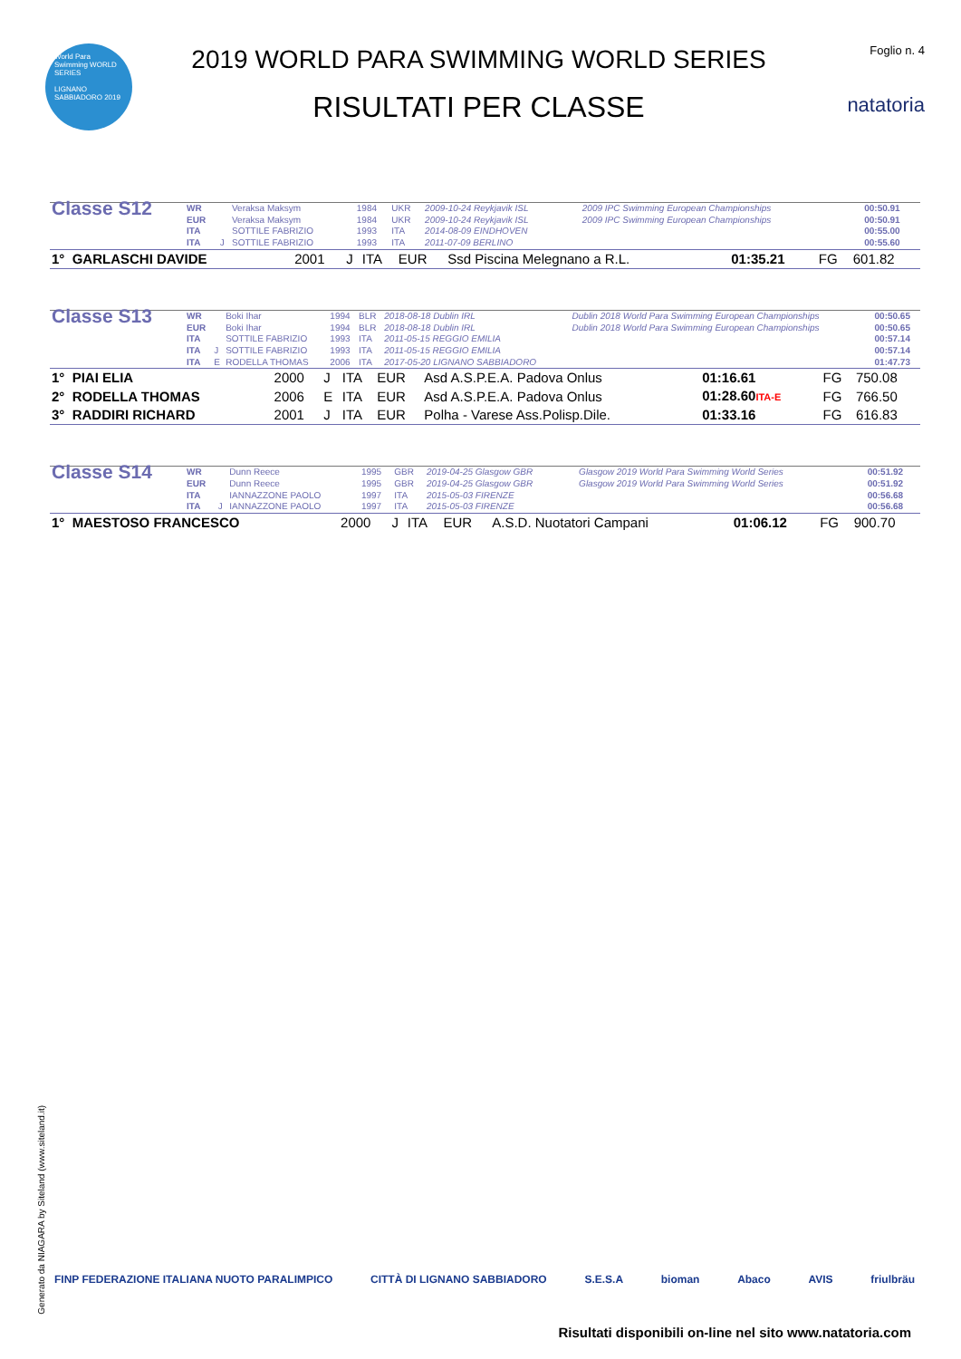World Para Swimming WORLD SERIES
LIGNANO SABBIADORO 2019
2019 WORLD PARA SWIMMING WORLD SERIES
RISULTATI PER CLASSE
Foglio n. 4
natatoria
| Classe S12 | WR | | Veraksa Maksym | 1984 | UKR | 2009-10-24 Reykjavik ISL | 2009 IPC Swimming European Championships | 00:50.91 |
| | EUR | | Veraksa Maksym | 1984 | UKR | 2009-10-24 Reykjavik ISL | 2009 IPC Swimming European Championships | 00:50.91 |
| | ITA | | SOTTILE FABRIZIO | 1993 | ITA | 2014-08-09 EINDHOVEN | | 00:55.00 |
| | ITA | J | SOTTILE FABRIZIO | 1993 | ITA | 2011-07-09 BERLINO | | 00:55.60 |
| 1° GARLASCHI DAVIDE | 2001 | J | ITA | EUR | Ssd Piscina Melegnano a R.L. | 01:35.21 | FG | 601.82 |
| Classe S13 | WR | | Boki Ihar | 1994 | BLR | 2018-08-18 Dublin IRL | Dublin 2018 World Para Swimming European Championships | 00:50.65 |
| | EUR | | Boki Ihar | 1994 | BLR | 2018-08-18 Dublin IRL | Dublin 2018 World Para Swimming European Championships | 00:50.65 |
| | ITA | | SOTTILE FABRIZIO | 1993 | ITA | 2011-05-15 REGGIO EMILIA | | 00:57.14 |
| | ITA | J | SOTTILE FABRIZIO | 1993 | ITA | 2011-05-15 REGGIO EMILIA | | 00:57.14 |
| | ITA | E | RODELLA THOMAS | 2006 | ITA | 2017-05-20 LIGNANO SABBIADORO | | 01:47.73 |
| 1° PIAI ELIA | 2000 | J | ITA | EUR | Asd A.S.P.E.A. Padova Onlus | 01:16.61 | FG | 750.08 |
| 2° RODELLA THOMAS | 2006 | E | ITA | EUR | Asd A.S.P.E.A. Padova Onlus | 01:28.60 ITA-E | FG | 766.50 |
| 3° RADDIRI RICHARD | 2001 | J | ITA | EUR | Polha - Varese Ass.Polisp.Dile. | 01:33.16 | FG | 616.83 |
| Classe S14 | WR | | Dunn Reece | 1995 | GBR | 2019-04-25 Glasgow GBR | Glasgow 2019 World Para Swimming World Series | 00:51.92 |
| | EUR | | Dunn Reece | 1995 | GBR | 2019-04-25 Glasgow GBR | Glasgow 2019 World Para Swimming World Series | 00:51.92 |
| | ITA | | IANNAZZONE PAOLO | 1997 | ITA | 2015-05-03 FIRENZE | | 00:56.68 |
| | ITA | J | IANNAZZONE PAOLO | 1997 | ITA | 2015-05-03 FIRENZE | | 00:56.68 |
| 1° MAESTOSO FRANCESCO | 2000 | J | ITA | EUR | A.S.D. Nuotatori Campani | 01:06.12 | FG | 900.70 |
Generato da NIAGARA by Siteland (www.siteland.it)
FINP FEDERAZIONE ITALIANA NUOTO PARALIMPICO CITTÀ DI LIGNANO SABBIADORO S.E.S.A bioman Abaco AVIS friulbräu
Risultati disponibili on-line nel sito www.natatoria.com